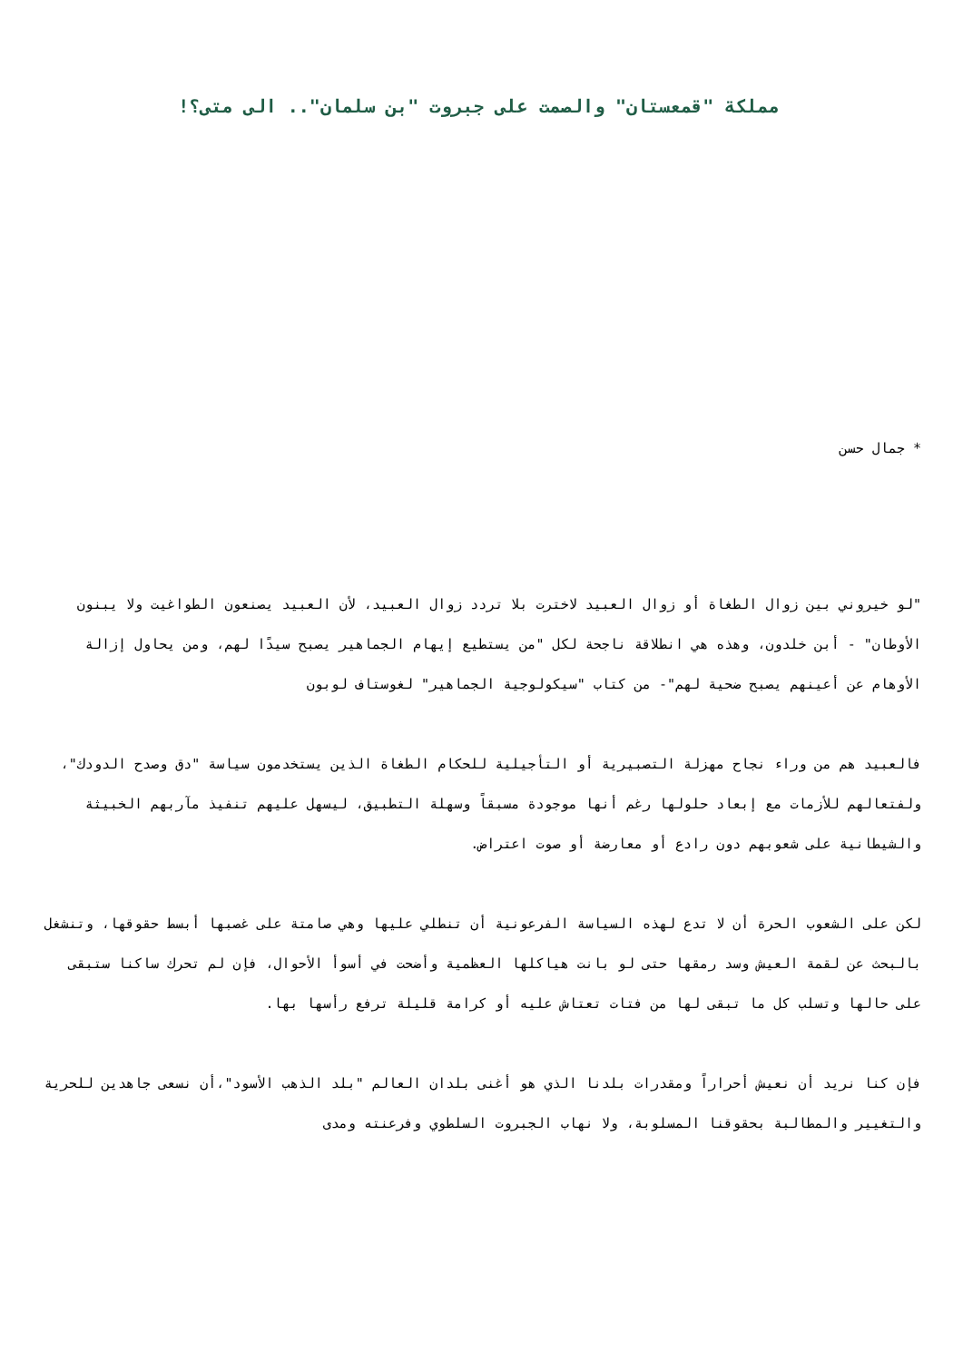مملكة "قمعستان" والصمت على جبروت "بن سلمان".. الى متى؟!
* جمال حسن
"لو خيروني بين زوال الطغاة أو زوال العبيد لاخترت بلا تردد زوال العبيد، لأن العبيد يصنعون الطواغيت ولا يبنون الأوطان" - أبن خلدون، وهذه هي انطلاقة ناجحة لكل "من يستطيع إيهام الجماهير يصبح سيدًا لهم، ومن يحاول إزالة الأوهام عن أعينهم يصبح ضحية لهم"- من كتاب "سيكولوجية الجماهير" لغوستاف لوبون
فالعبيد هم من وراء نجاح مهزلة التصبيرية أو التأجيلية للحكام الطغاة الذين يستخدمون سياسة "دق وصدح الدودك"، ولفتعالهم للأزمات مع إبعاد حلولها رغم أنها موجودة مسبقاً وسهلة التطبيق، ليسهل عليهم تنفيذ مآربهم الخبيثة والشيطانية على شعوبهم دون رادع أو معارضة أو صوت اعتراض.
لكن على الشعوب الحرة أن لا تدع لهذه السياسة الفرعونية أن تنطلي عليها وهي صامتة على غصبها أبسط حقوقها، وتنشغل بالبحث عن لقمة العيش وسد رمقها حتى لو بانت هياكلها العظمية وأضحت في أسوأ الأحوال، فإن لم تحرك ساكنا ستبقى على حالها وتسلب كل ما تبقى لها من فتات تعتاش عليه أو كرامة قليلة ترفع رأسها بها.
فإن كنا نريد أن نعيش أحراراً ومقدرات بلدنا الذي هو أغنى بلدان العالم "بلد الذهب الأسود"،أن نسعى جاهدين للحرية والتغيير والمطالبة بحقوقنا المسلوبة، ولا نهاب الجبروت السلطوي وفرعنته ومدى